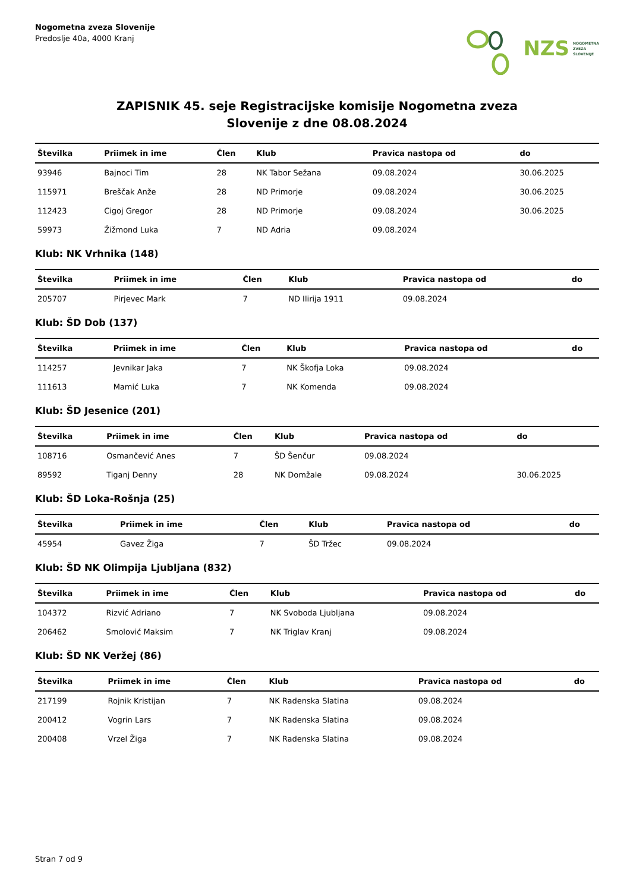Nogometna zveza Slovenije
Predoslje 40a, 4000 Kranj
NZS NOGOMETNA
ZVEZA
SLOVENIJE
ZAPISNIK 45. seje Registracijske komisije Nogometna zveza
Slovenije z dne 08.08.2024
| Številka | Priimek in ime | Člen | Klub | Pravica nastopa od | do |
| --- | --- | --- | --- | --- | --- |
| 93946 | Bajnoci Tim | 28 | NK Tabor Sežana | 09.08.2024 | 30.06.2025 |
| 115971 | Breščak Anže | 28 | ND Primorje | 09.08.2024 | 30.06.2025 |
| 112423 | Cigoj Gregor | 28 | ND Primorje | 09.08.2024 | 30.06.2025 |
| 59973 | Žižmond Luka | 7 | ND Adria | 09.08.2024 | |
Klub: NK Vrhnika (148)
| Številka | Priimek in ime | Člen | Klub | Pravica nastopa od | do |
| --- | --- | --- | --- | --- | --- |
| 205707 | Pirjevec Mark | 7 | ND Ilirija 1911 | 09.08.2024 | |
Klub: ŠD Dob (137)
| Številka | Priimek in ime | Člen | Klub | Pravica nastopa od | do |
| --- | --- | --- | --- | --- | --- |
| 114257 | Jevnikar Jaka | 7 | NK Škofja Loka | 09.08.2024 | |
| 111613 | Mamić Luka | 7 | NK Komenda | 09.08.2024 | |
Klub: ŠD Jesenice (201)
| Številka | Priimek in ime | Člen | Klub | Pravica nastopa od | do |
| --- | --- | --- | --- | --- | --- |
| 108716 | Osmančević Anes | 7 | ŠD Šenčur | 09.08.2024 | |
| 89592 | Tiganj Denny | 28 | NK Domžale | 09.08.2024 | 30.06.2025 |
Klub: ŠD Loka-Rošnja (25)
| Številka | Priimek in ime | Člen | Klub | Pravica nastopa od | do |
| --- | --- | --- | --- | --- | --- |
| 45954 | Gavez Žiga | 7 | ŠD Tržec | 09.08.2024 | |
Klub: ŠD NK Olimpija Ljubljana (832)
| Številka | Priimek in ime | Člen | Klub | Pravica nastopa od | do |
| --- | --- | --- | --- | --- | --- |
| 104372 | Rizvić Adriano | 7 | NK Svoboda Ljubljana | 09.08.2024 | |
| 206462 | Smolović Maksim | 7 | NK Triglav Kranj | 09.08.2024 | |
Klub: ŠD NK Veržej (86)
| Številka | Priimek in ime | Člen | Klub | Pravica nastopa od | do |
| --- | --- | --- | --- | --- | --- |
| 217199 | Rojnik Kristijan | 7 | NK Radenska Slatina | 09.08.2024 | |
| 200412 | Vogrin Lars | 7 | NK Radenska Slatina | 09.08.2024 | |
| 200408 | Vrzel Žiga | 7 | NK Radenska Slatina | 09.08.2024 | |
Stran 7 od 9